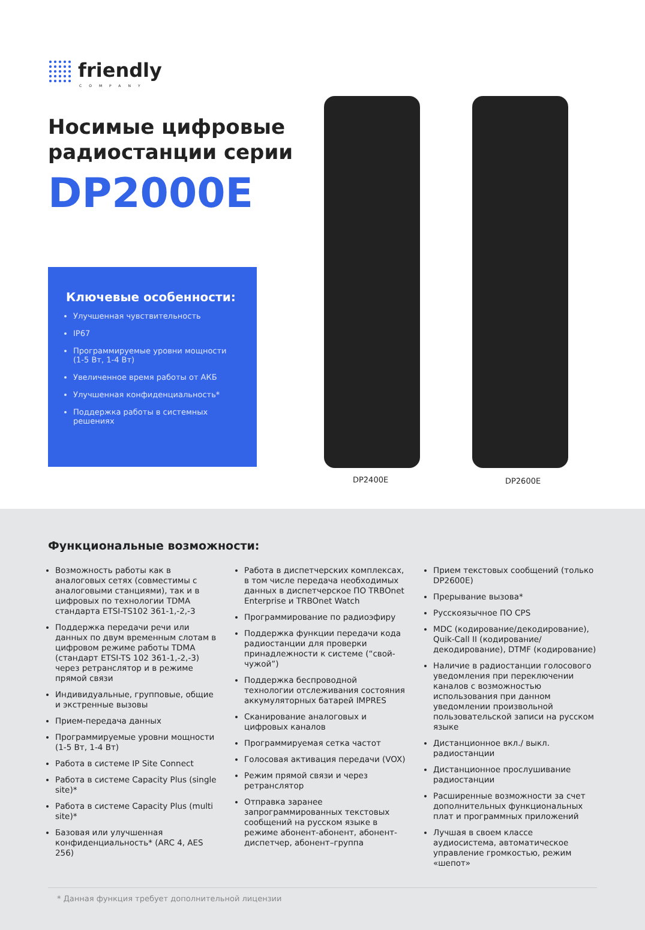friendly
COMPANY
Носимые цифровые
радиостанции серии
DP2000E
Ключевые особенности:
Улучшенная чувствительность
IP67
Программируемые уровни мощности (1-5 Вт, 1-4 Вт)
Увеличенное время работы от АКБ
Улучшенная конфиденциальность*
Поддержка работы в системных решениях
DP2400E DP2600E
Функциональные возможности:
Возможность работы как в аналоговых сетях (совместимы с аналоговыми станциями), так и в цифровых по технологии TDMA стандарта ETSI-TS102 361-1,-2,-3
Поддержка передачи речи или данных по двум временным слотам в цифровом режиме работы TDMA (стандарт ETSI-TS 102 361-1,-2,-3) через ретранслятор и в режиме прямой связи
Индивидуальные, групповые, общие и экстренные вызовы
Прием-передача данных
Программируемые уровни мощности (1-5 Вт, 1-4 Вт)
Работа в системе IP Site Connect
Работа в системе Capacity Plus (single site)*
Работа в системе Capacity Plus (multi site)*
Базовая или улучшенная конфиденциальность* (ARC 4, AES 256)
Работа в диспетчерских комплексах, в том числе передача необходимых данных в диспетчерское ПО TRBOnet Enterprise и TRBOnet Watch
Программирование по радиоэфиру
Поддержка функции передачи кода радиостанции для проверки принадлежности к системе (“свой-чужой”)
Поддержка беспроводной технологии отслеживания состояния аккумуляторных батарей IMPRES
Сканирование аналоговых и цифровых каналов
Программируемая сетка частот
Голосовая активация передачи (VOX)
Режим прямой связи и через ретранслятор
Отправка заранее запрограммированных текстовых сообщений на русском языке в режиме абонент-абонент, абонент-диспетчер, абонент–группа
Прием текстовых сообщений (только DP2600E)
Прерывание вызова*
Русскоязычное ПО CPS
MDC (кодирование/декодирование), Quik-Call II (кодирование/декодирование), DTMF (кодирование)
Наличие в радиостанции голосового уведомления при переключении каналов с возможностью использования при данном уведомлении произвольной пользовательской записи на русском языке
Дистанционное вкл./ выкл. радиостанции
Дистанционное прослушивание радиостанции
Расширенные возможности за счет дополнительных функциональных плат и программных приложений
Лучшая в своем классе аудиосистема, автоматическое управление громкостью, режим «шепот»
* Данная функция требует дополнительной лицензии